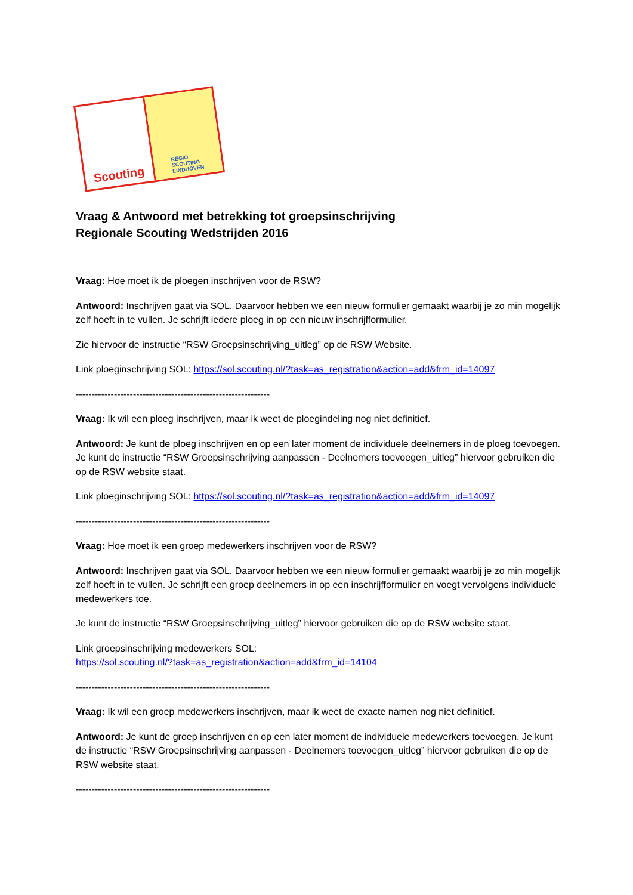Scouting
REGIO
SCOUTING
EINDHOVEN
Vraag & Antwoord met betrekking tot groepsinschrijving
Regionale Scouting Wedstrijden 2016
Vraag: Hoe moet ik de ploegen inschrijven voor de RSW?
Antwoord: Inschrijven gaat via SOL. Daarvoor hebben we een nieuw formulier gemaakt waarbij je zo min mogelijk zelf hoeft in te vullen. Je schrijft iedere ploeg in op een nieuw inschrijfformulier.
Zie hiervoor de instructie “RSW Groepsinschrijving_uitleg” op de RSW Website.
Link ploeginschrijving SOL: https://sol.scouting.nl/?task=as_registration&action=add&frm_id=14097
-------------------------------------------------------------
Vraag: Ik wil een ploeg inschrijven, maar ik weet de ploegindeling nog niet definitief.
Antwoord: Je kunt de ploeg inschrijven en op een later moment de individuele deelnemers in de ploeg toevoegen. Je kunt de instructie “RSW Groepsinschrijving aanpassen - Deelnemers toevoegen_uitleg” hiervoor gebruiken die op de RSW website staat.
Link ploeginschrijving SOL: https://sol.scouting.nl/?task=as_registration&action=add&frm_id=14097
-------------------------------------------------------------
Vraag: Hoe moet ik een groep medewerkers inschrijven voor de RSW?
Antwoord: Inschrijven gaat via SOL. Daarvoor hebben we een nieuw formulier gemaakt waarbij je zo min mogelijk zelf hoeft in te vullen. Je schrijft een groep deelnemers in op een inschrijfformulier en voegt vervolgens individuele medewerkers toe.
Je kunt de instructie “RSW Groepsinschrijving_uitleg” hiervoor gebruiken die op de RSW website staat.
Link groepsinschrijving medewerkers SOL:
https://sol.scouting.nl/?task=as_registration&action=add&frm_id=14104
-------------------------------------------------------------
Vraag: Ik wil een groep medewerkers inschrijven, maar ik weet de exacte namen nog niet definitief.
Antwoord: Je kunt de groep inschrijven en op een later moment de individuele medewerkers toevoegen. Je kunt de instructie “RSW Groepsinschrijving aanpassen - Deelnemers toevoegen_uitleg” hiervoor gebruiken die op de RSW website staat.
-------------------------------------------------------------